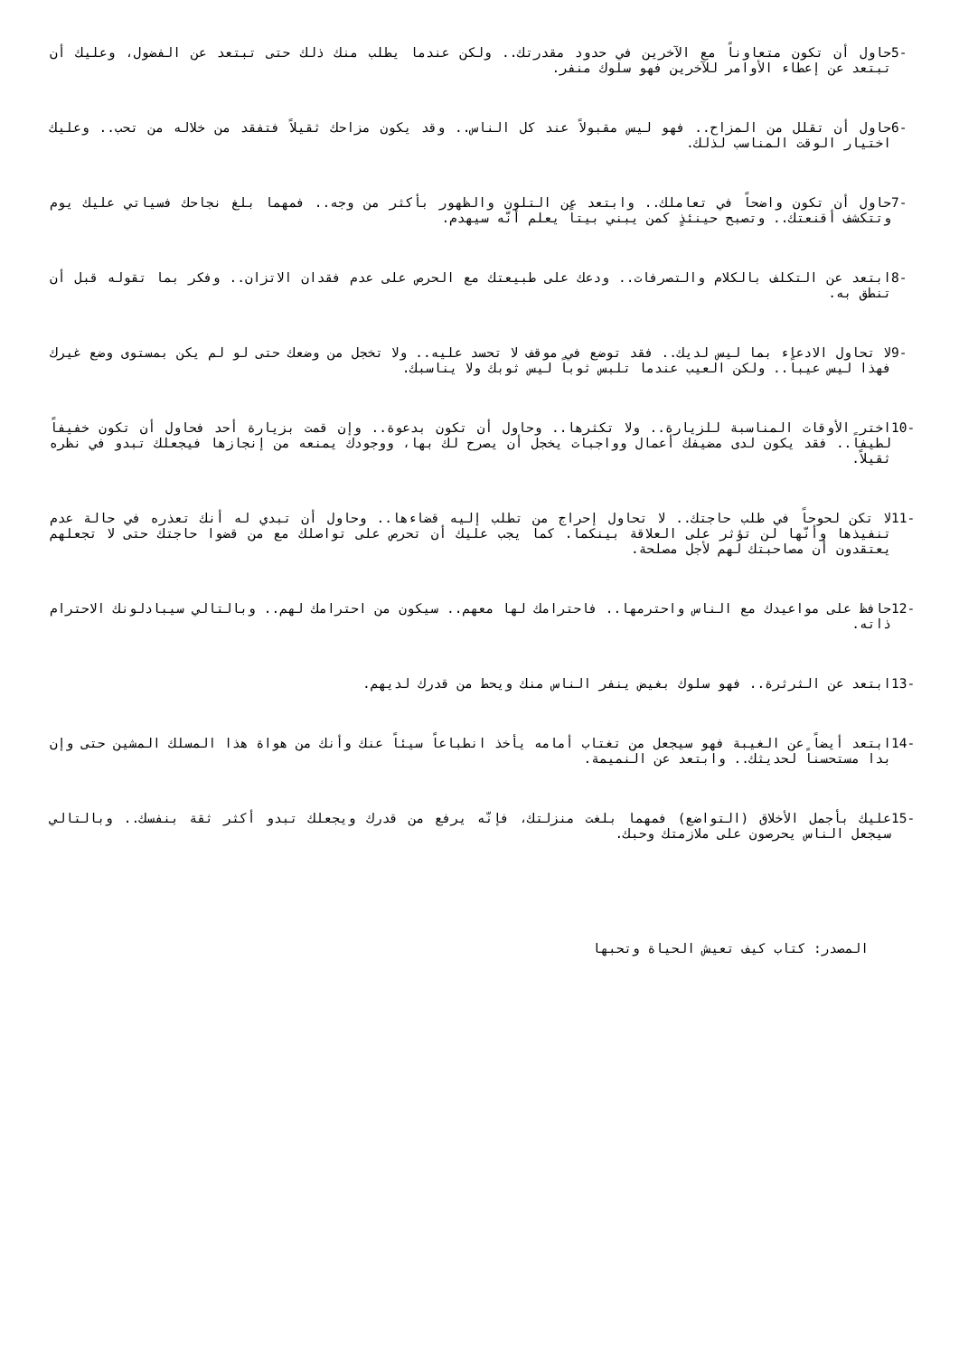5- حاول أن تكون متعاوناً مع الآخرين في حدود مقدرتك.. ولكن عندما يطلب منك ذلك حتى تبتعد عن الفضول، وعليك أن تبتعد عن إعطاء الأوامر للآخرين فهو سلوك منفر.
6- حاول أن تقلل من المزاح.. فهو ليس مقبولاً عند كل الناس.. وقد يكون مزاحك ثقيلاً فتفقد من خلاله من تحب.. وعليك اختيار الوقت المناسب لذلك.
7- حاول أن تكون واضحاً في تعاملك.. وابتعد عن التلون والظهور بأكثر من وجه.. فمهما بلغ نجاحك فسياتي عليك يوم وتتكشف أقنعتك.. وتصبح حينئذٍ كمن يبني بيتاً يعلم أنّه سيهدم.
8- ابتعد عن التكلف بالكلام والتصرفات.. ودعك على طبيعتك مع الحرص على عدم فقدان الاتزان.. وفكر بما تقوله قبل أن تنطق به.
9- لا تحاول الادعاء بما ليس لديك.. فقد توضع في موقف لا تحسد عليه.. ولا تخجل من وضعك حتى لو لم يكن بمستوى وضع غيرك فهذا ليس عيباً.. ولكن العيب عندما تلبس ثوباً ليس ثوبك ولا يناسبك.
10- اختر الأوقات المناسبة للزيارة.. ولا تكثرها.. وحاول أن تكون بدعوة.. وإن قمت بزيارة أحد فحاول أن تكون خفيفاً لطيفاً.. فقد يكون لدى مضيفك أعمال وواجبات يخجل أن يصرح لك بها، ووجودك يمنعه من إنجازها فيجعلك تبدو في نظره ثقيلاً.
11- لا تكن لحوحاً في طلب حاجتك.. لا تحاول إحراج من تطلب إليه قضاءها.. وحاول أن تبدي له أنك تعذره في حالة عدم تنفيذها وأنّها لن تؤثر على العلاقة بينكما. كما يجب عليك أن تحرص على تواصلك مع من قضوا حاجتك حتى لا تجعلهم يعتقدون أن مصاحبتك لهم لأجل مصلحة.
12- حافظ على مواعيدك مع الناس واحترمها.. فاحترامك لها معهم.. سيكون من احترامك لهم.. وبالتالي سيبادلونك الاحترام ذاته.
13- ابتعد عن الثرثرة.. فهو سلوك بغيض ينفر الناس منك ويحط من قدرك لديهم.
14- ابتعد أيضاً عن الغيبة فهو سيجعل من تغتاب أمامه يأخذ انطباعاً سيئاً عنك وأنك من هواة هذا المسلك المشين حتى وإن بدا مستحسناً لحديثك.. وابتعد عن النميمة.
15- عليك بأجمل الأخلاق (التواضع) فمهما بلغت منزلتك، فإنّه يرفع من قدرك ويجعلك تبدو أكثر ثقة بنفسك.. وبالتالي سيجعل الناس يحرصون على ملازمتك وحبك.
المصدر: كتاب كيف تعيش الحياة وتحبها